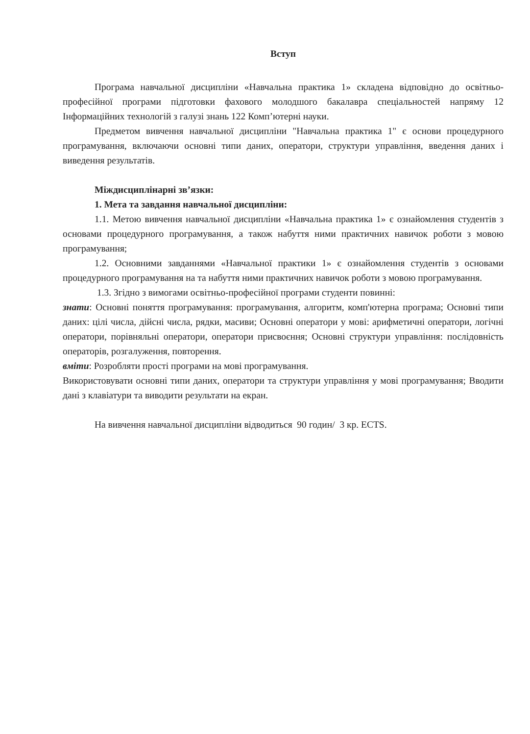Вступ
Програма навчальної дисципліни «Навчальна практика 1» складена відповідно до освітньо-професійної програми підготовки фахового молодшого бакалавра спеціальностей напряму 12 Інформаційних технологій з галузі знань 122 Комп’ютерні науки.
Предметом вивчення навчальної дисципліни "Навчальна практика 1" є основи процедурного програмування, включаючи основні типи даних, оператори, структури управління, введення даних і виведення результатів.
Міждисциплінарні зв’язки:
1. Мета та завдання навчальної дисципліни:
1.1. Метою вивчення навчальної дисципліни «Навчальна практика 1» є ознайомлення студентів з основами процедурного програмування, а також набуття ними практичних навичок роботи з мовою програмування;
1.2. Основними завданнями «Навчальної практики 1» є ознайомлення студентів з основами процедурного програмування на та набуття ними практичних навичок роботи з мовою програмування.
1.3. Згідно з вимогами освітньо-професійної програми студенти повинні:
знати: Основні поняття програмування: програмування, алгоритм, комп'ютерна програма; Основні типи даних: цілі числа, дійсні числа, рядки, масиви; Основні оператори у мові: арифметичні оператори, логічні оператори, порівняльні оператори, оператори присвоєння; Основні структури управління: послідовність операторів, розгалуження, повторення.
вміти: Розробляти прості програми на мові програмування.
Використовувати основні типи даних, оператори та структури управління у мові програмування; Вводити дані з клавіатури та виводити результати на екран.
На вивчення навчальної дисципліни відводиться 90 годин/ 3 кр. ECTS.